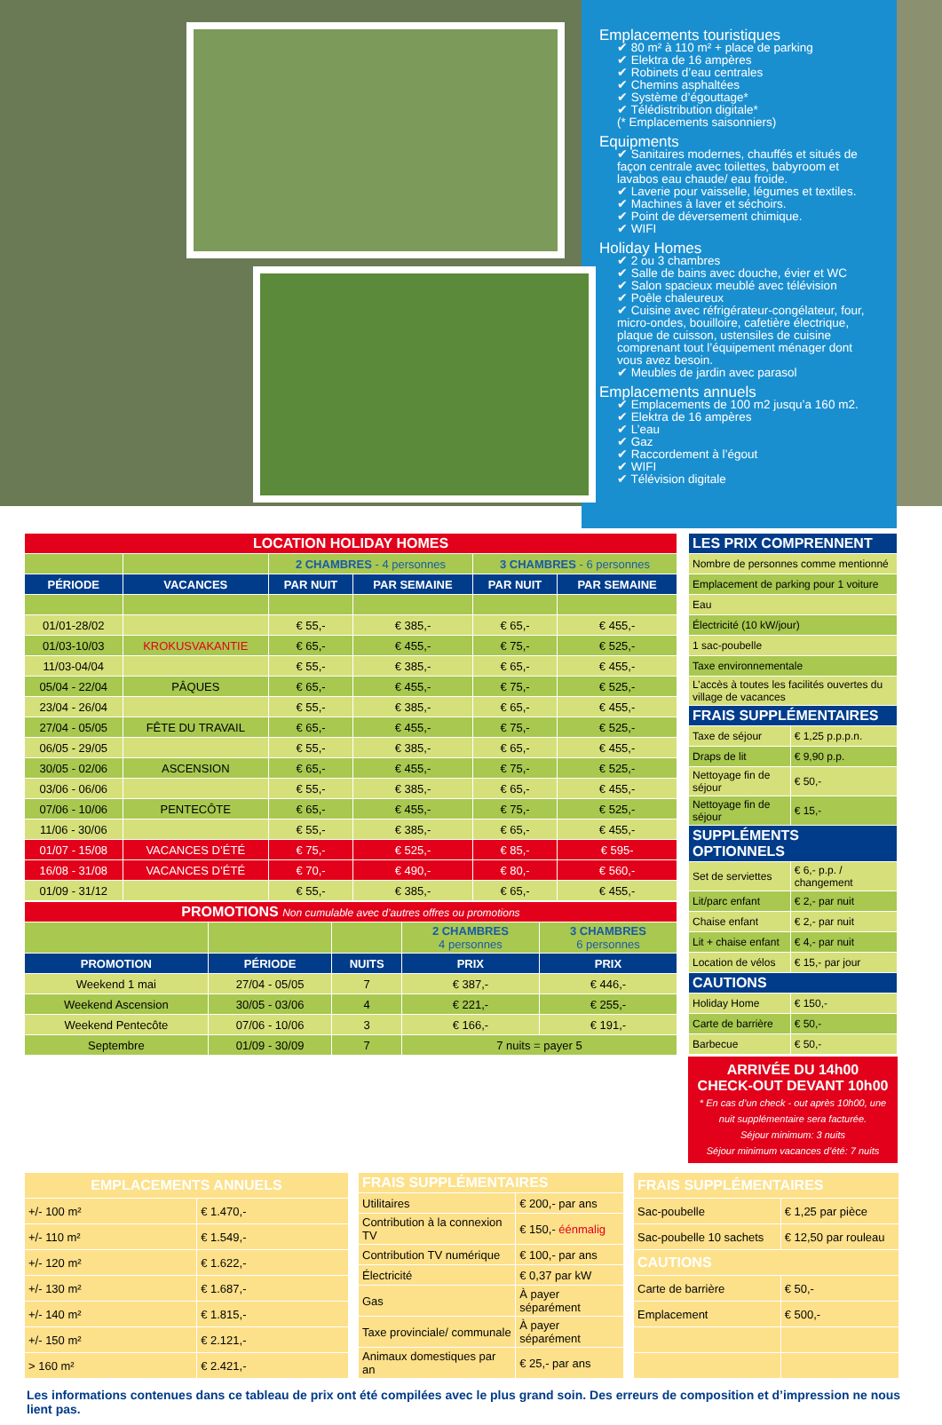Emplacements touristiques
✔ 80 m² à 110 m² + place de parking
✔ Elektra de 16 ampères
✔ Robinets d’eau centrales
✔ Chemins asphaltées
✔ Système d’égouttage*
✔ Télédistribution digitale*
(* Emplacements saisonniers)
Equipments
✔ Sanitaires modernes, chauffés et situés de façon centrale avec toilettes, babyroom et lavabos eau chaude/ eau froide.
✔ Laverie pour vaisselle, légumes et textiles.
✔ Machines à laver et séchoirs.
✔ Point de déversement chimique.
✔ WIFI
Holiday Homes
✔ 2 ou 3 chambres
✔ Salle de bains avec douche, évier et WC
✔ Salon spacieux meublé avec télévision
✔ Poêle chaleureux
✔ Cuisine avec réfrigérateur-congélateur, four, micro-ondes, bouilloire, cafetière électrique, plaque de cuisson, ustensiles de cuisine comprenant tout l’équipement ménager dont vous avez besoin.
✔ Meubles de jardin avec parasol
Emplacements annuels
✔ Emplacements de 100 m2 jusqu’a 160 m2.
✔ Elektra de 16 ampères
✔ L’eau
✔ Gaz
✔ Raccordement à l’égout
✔ WIFI
✔ Télévision digitale
| LOCATION HOLIDAY HOMES | | | | | |
| | | 2 CHAMBRES - 4 personnes | | 3 CHAMBRES - 6 personnes | |
| PÉRIODE | VACANCES | PAR NUIT | PAR SEMAINE | PAR NUIT | PAR SEMAINE |
| 01/01-28/02 | | € 55,- | € 385,- | € 65,- | € 455,- |
| 01/03-10/03 | KROKUSVAKANTIE | € 65,- | € 455,- | € 75,- | € 525,- |
| 11/03-04/04 | | € 55,- | € 385,- | € 65,- | € 455,- |
| 05/04 - 22/04 | PÂQUES | € 65,- | € 455,- | € 75,- | € 525,- |
| 23/04 - 26/04 | | € 55,- | € 385,- | € 65,- | € 455,- |
| 27/04 - 05/05 | FÊTE DU TRAVAIL | € 65,- | € 455,- | € 75,- | € 525,- |
| 06/05 - 29/05 | | € 55,- | € 385,- | € 65,- | € 455,- |
| 30/05 - 02/06 | ASCENSION | € 65,- | € 455,- | € 75,- | € 525,- |
| 03/06 - 06/06 | | € 55,- | € 385,- | € 65,- | € 455,- |
| 07/06 - 10/06 | PENTECÔTE | € 65,- | € 455,- | € 75,- | € 525,- |
| 11/06 - 30/06 | | € 55,- | € 385,- | € 65,- | € 455,- |
| 01/07 - 15/08 | VACANCES D’ÉTÉ | € 75,- | € 525,- | € 85,- | € 595- |
| 16/08 - 31/08 | VACANCES D’ÉTÉ | € 70,- | € 490,- | € 80,- | € 560,- |
| 01/09 - 31/12 | | € 55,- | € 385,- | € 65,- | € 455,- |
| PROMOTIONS Non cumulable avec d’autres offres ou promotions | | | | |
| | | | 2 CHAMBRES 4 personnes | 3 CHAMBRES 6 personnes |
| PROMOTION | PÉRIODE | NUITS | PRIX | PRIX |
| Weekend 1 mai | 27/04 - 05/05 | 7 | € 387,- | € 446,- |
| Weekend Ascension | 30/05 - 03/06 | 4 | € 221,- | € 255,- |
| Weekend Pentecôte | 07/06 - 10/06 | 3 | € 166,- | € 191,- |
| Septembre | 01/09 - 30/09 | 7 | 7 nuits = payer 5 | |
| LES PRIX COMPRENNENT | |
| Nombre de personnes comme mentionné | |
| Emplacement de parking pour 1 voiture | |
| Eau | |
| Électricité (10 kW/jour) | |
| 1 sac-poubelle | |
| Taxe environnementale | |
| L’accès à toutes les facilités ouvertes du village de vacances | |
| FRAIS SUPPLÉMENTAIRES | |
| Taxe de séjour | € 1,25 p.p.p.n. |
| Draps de lit | € 9,90 p.p. |
| Nettoyage fin de séjour | € 50,- |
| Nettoyage fin de séjour | € 15,- |
| SUPPLÉMENTS OPTIONNELS | |
| Set de serviettes | € 6,- p.p. / changement |
| Lit/parc enfant | € 2,- par nuit |
| Chaise enfant | € 2,- par nuit |
| Lit + chaise enfant | € 4,- par nuit |
| Location de vélos | € 15,- par jour |
| CAUTIONS | |
| Holiday Home | € 150,- |
| Carte de barrière | € 50,- |
| Barbecue | € 50,- |
ARRIVÉE DU 14h00
CHECK-OUT DEVANT 10h00
* En cas d’un check - out après 10h00, une nuit supplémentaire sera facturée.
Séjour minimum: 3 nuits
Séjour minimum vacances d’été: 7 nuits
| EMPLACEMENTS ANNUELS | |
| +/- 100 m² | € 1.470,- |
| +/- 110 m² | € 1.549,- |
| +/- 120 m² | € 1.622,- |
| +/- 130 m² | € 1.687,- |
| +/- 140 m² | € 1.815,- |
| +/- 150 m² | € 2.121,- |
| > 160 m² | € 2.421,- |
| FRAIS SUPPLÉMENTAIRES | |
| Utilitaires | € 200,- par ans |
| Contribution à la connexion TV | € 150,- éénmalig |
| Contribution TV numérique | € 100,- par ans |
| Électricité | € 0,37 par kW |
| Gas | À payer séparément |
| Taxe provinciale/ communale | À payer séparément |
| Animaux domestiques par an | € 25,- par ans |
| FRAIS SUPPLÉMENTAIRES | |
| Sac-poubelle | € 1,25 par pièce |
| Sac-poubelle 10 sachets | € 12,50 par rouleau |
| CAUTIONS | |
| Carte de barrière | € 50,- |
| Emplacement | € 500,- |
Les informations contenues dans ce tableau de prix ont été compilées avec le plus grand soin. Des erreurs de composition et d’impression ne nous lient pas.